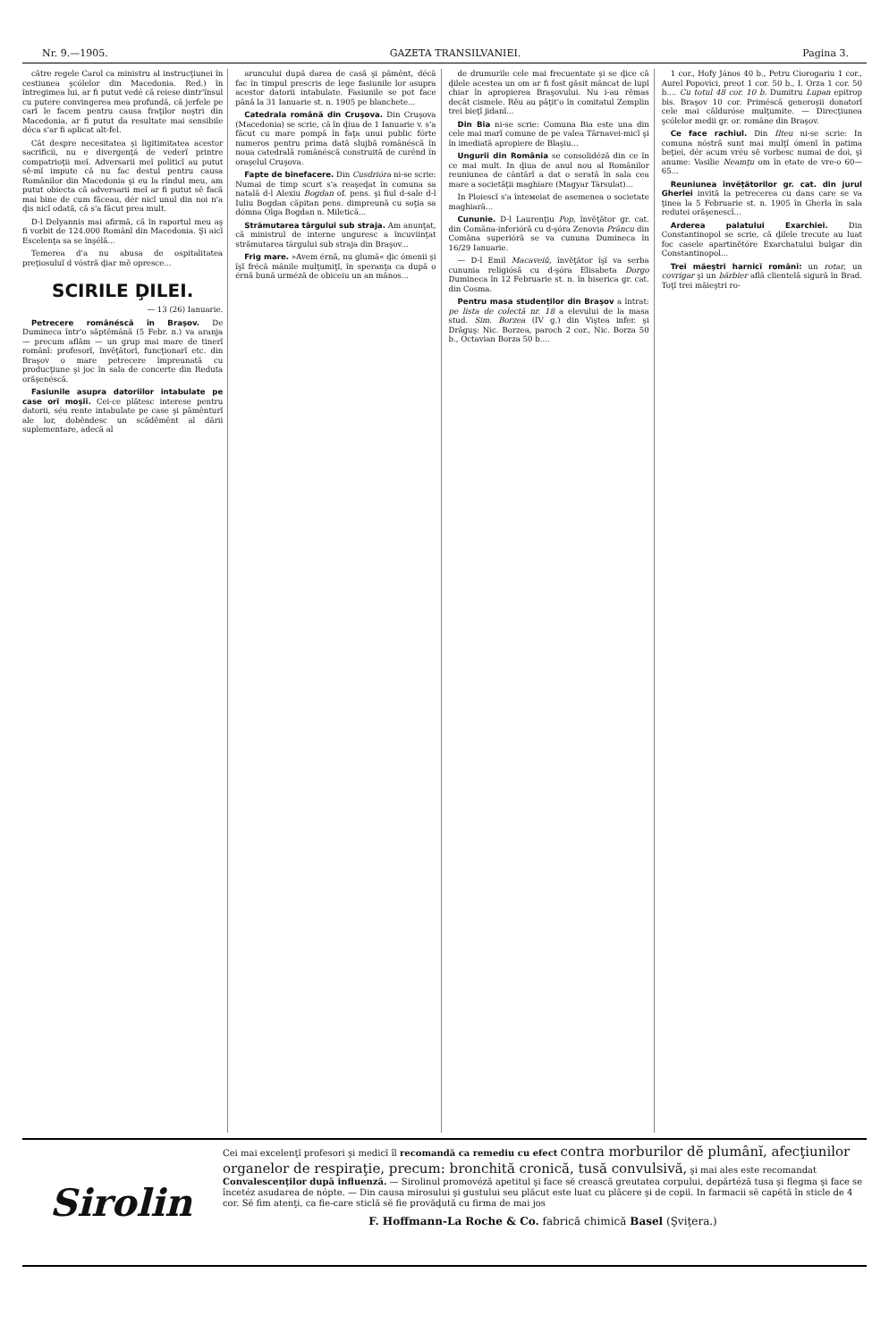Nr. 9.—1905. GAZETA TRANSILVANIEI. Pagina 3.
către regele Carol ca ministru al instrucţiunei în cestiunea şcólelor din Macedonia. Red.) în întregimea lui, ar fi putut vedé că reiese dintr'însul cu putere convingerea mea profundă, că jerfele pe carĭ le facem pentru causa fraţilor noştri din Macedonia, ar fi putut da resultate mai sensibile déca s'ar fi aplicat alt-fel.
Cât despre necesitatea şi ligitimitatea acestor sacrificii, nu e divergenţă de vederĭ printre compatrioţii meĭ. Adversarii meĭ politicĭ au putut sĕ-mĭ impute că nu fac destul pentru causa Românilor din Macedonia şi eu la rîndul meu, am putut obiecta că adversarii meĭ ar fi putut sĕ facă mai bine de cum făceau, dér nicĭ unul din noi n'a ḑis nicĭ odată, că s'a făcut prea mult.
D-l Delyannis mai afirmă, că în raportul meu aş fi vorbit de 124.000 Românĭ din Macedonia. Şi aicĭ Escelenţa sa se înşélă...
Temerea d'a nu abusa de ospitalitatea preţiosuluĭ d vóstră ḑiar mĕ opresce...
SCIRILE ḐILEI.
— 13 (26) Ianuarie.
Petrecere românéscă în Braşov. De Dumineca într'o săptĕmână (5 Febr. n.) va aranja — precum aflăm — un grup mai mare de tinerĭ românĭ: profesorĭ, învĕţătorĭ, funcţionarĭ etc. din Braşov o mare petrecere împreunată cu producţiune şi joc în sala de concerte din Reduta orăşenéscă.
Fasiunile asupra datoriilor intabulate pe case orĭ moşiĭ. Cei-ce plătesc interese pentru datorii, séu rente intabulate pe case şi pămênturĭ ale lor, dobêndesc un scădĕmênt al dării suplementare, adecă al
aruncului după darea de casă şi pămênt, décă fac în timpul prescris de lege fasiunile lor asupra acestor datorii intabulate. Fasiunile se pot face până la 31 Ianuarie st. n. 1905 pe blanchete...
Catedrala română din Cruşova. Din Cruşova (Macedonia) se scrie, că în ḑiua de 1 Ianuarie v. s'a făcut cu mare pompă în faţa unui public fórte numeros pentru prima dată slujbă românéscă în noua catedrală românéscă construită de curênd în oraşelul Cruşova.
Fapte de binefacere. Din Cusdrióra ni-se scrie: Numai de timp scurt s'a reaşeḑat în comuna sa natală d-l Alexiu Bogdan of. pens. şi fiul d-sale d-l Iuliu Bogdan căpitan pens. dimpreună cu soţia sa dómna Olga Bogdan n. Miletică...
Strămutarea târgului sub straja. Am anunţat, că ministrul de interne unguresc a încuviinţat strămutarea târgului sub straja din Braşov...
Frig mare. »Avem érnă, nu glumă« ḑic ómenii şi îşĭ frécă mânile mulţumiţĭ, în speranţa ca după o érnă bună urméză de obiceiu un an mănos...
de drumurile cele mai frecuentate şi se ḑice că ḑilele acestea un om ar fi fost găsit mâncat de lupĭ chiar în apropierea Braşovului. Nu i-au rĕmas decât cismele. Rĕu au păţit'o în comitatul Zemplin trei bieţĭ jidanĭ...
Din Bia ni-se scrie: Comuna Bia este una din cele mai marĭ comune de pe valea Târnavei-micĭ şi în imediată apropiere de Blaşiu...
Ungurii din România se consolidéză din ce în ce mai mult. In ḑiua de anul nou al Românilor reuniunea de cântărĭ a dat o serată în sala cea mare a societăţii maghiare (Magyar Társulat)...
In Ploiescĭ s'a înteмeiat de asemenea o societate maghiară...
Cununie. D-l Laurenţiu Pop, învĕţător gr. cat. din Comăna-inferióră cu d-şóra Zenovia Prâncu din Comăna superióră se va cununa Dumineca în 16/29 Ianuarie.
— D-l Emil Macaveiŭ, învĕţător îşĭ va serba cununia religiósă cu d-şóra Elisabeta Dorgo Dumineca în 12 Februarie st. n. în biserica gr. cat. din Cosma.
Pentru masa studenţilor din Braşov a întrat: pe lista de colectă nr. 18 a elevului de la masa stud. Sim. Borzea (IV g.) din Viştea infer. şi Drăguş: Nic. Borzea, paroch 2 cor., Nic. Borza 50 b., Octavian Borza 50 b....
1 cor., Hofy János 40 b., Petru Ciorogariu 1 cor., Aurel Popovici, preot 1 cor. 50 b., I. Orza 1 cor. 50 b.... Cu totul 48 cor. 10 b. Dumitru Lupan epitrop bis. Braşov 10 cor. Priméscă generoşii donatorĭ cele mai căldurόse mulţumite. — Direcţiunea şcólelor medii gr. or. române din Braşov.
Ce face rachiul. Din Ilteu ni-se scrie: In comuna nóstră sunt mai mulţĭ ómenĭ în patima beţiei, dér acum vréu sĕ vorbesc numai de doi, şi anume: Vasilie Neamţu om în etate de vre-o 60—65...
Reuniunea învĕţătorilor gr. cat. din jurul Gherlei invită la petrecerea cu dans care se va ţinea la 5 Februarie st. n. 1905 în Gherla în sala redutei orăşenescĭ...
Arderea palatului Exarchiei. Din Constantinopol se scrie, că ḑilele trecute au luat foc casele apartinĕtóre Exarchatului bulgar din Constantinopol...
Trei măeştri harnicĭ românĭ: un rotar, un covrigar şi un bărbier află clientelă sigură în Brad. Toţĭ trei măieştri ro-
Sirolin
Cei mai excelenţĭ profesori şi medicĭ îl recomandă ca remediu cu efect contra morburilor dĕ plumânĭ, afecţiunilor organelor de respiraţie, precum: bronchită cronică, tusă convulsivă, şi mai ales este recomandat Convalescenţilor după influenză. — Sirolinul promovéză apetitul şi face sĕ crească greutatea corpului, depărtéză tusa şi flegma şi face se încetéz asudarea de nópte. — Din causa mirosului şi gustului seu plăcut este luat cu plăcere şi de copiĭ. In farmacii sĕ capĕtă în sticle de 4 cor. Sĕ fim atenţi, ca fie-care sticlă sĕ fie provăḑută cu firma de mai jos
F. Hoffmann-La Roche & Co. fabrică chimică Basel (Şviţera.)